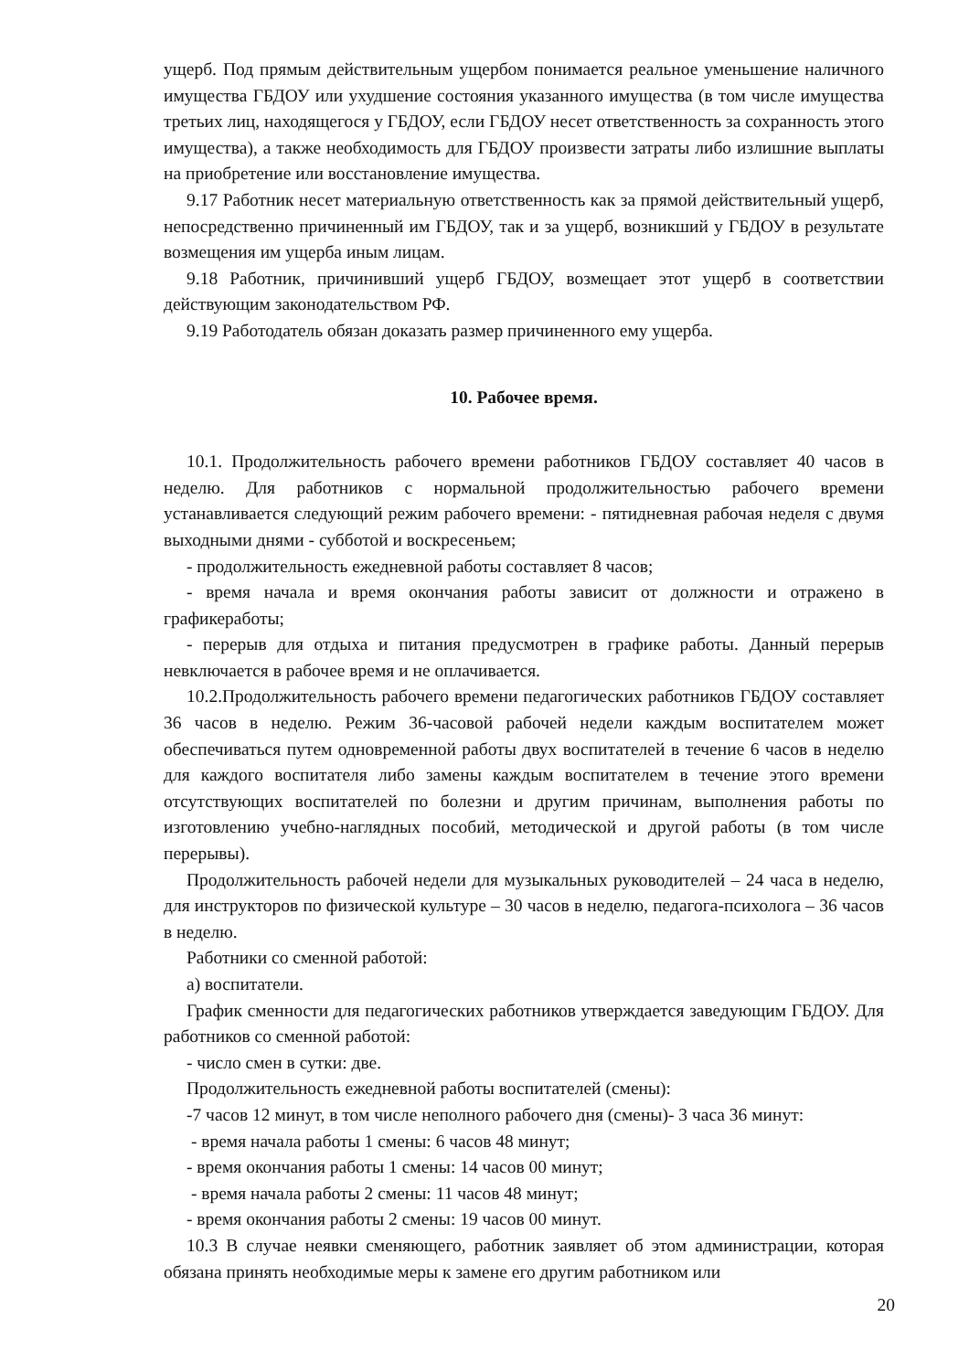ущерб. Под прямым действительным ущербом понимается реальное уменьшение наличного имущества ГБДОУ или ухудшение состояния указанного имущества (в том числе имущества третьих лиц, находящегося у ГБДОУ, если ГБДОУ несет ответственность за сохранность этого имущества), а также необходимость для ГБДОУ произвести затраты либо излишние выплаты на приобретение или восстановление имущества.
9.17 Работник несет материальную ответственность как за прямой действительный ущерб, непосредственно причиненный им ГБДОУ, так и за ущерб, возникший у ГБДОУ в результате возмещения им ущерба иным лицам.
9.18 Работник, причинивший ущерб ГБДОУ, возмещает этот ущерб в соответствии действующим законодательством РФ.
9.19 Работодатель обязан доказать размер причиненного ему ущерба.
10. Рабочее время.
10.1. Продолжительность рабочего времени работников ГБДОУ составляет 40 часов в неделю. Для работников с нормальной продолжительностью рабочего времени устанавливается следующий режим рабочего времени: - пятидневная рабочая неделя с двумя выходными днями - субботой и воскресеньем;
- продолжительность ежедневной работы составляет 8 часов;
- время начала и время окончания работы зависит от должности и отражено в графикеработы;
- перерыв для отдыха и питания предусмотрен в графике работы. Данный перерыв невключается в рабочее время и не оплачивается.
10.2.Продолжительность рабочего времени педагогических работников ГБДОУ составляет 36 часов в неделю. Режим 36-часовой рабочей недели каждым воспитателем может обеспечиваться путем одновременной работы двух воспитателей в течение 6 часов в неделю для каждого воспитателя либо замены каждым воспитателем в течение этого времени отсутствующих воспитателей по болезни и другим причинам, выполнения работы по изготовлению учебно-наглядных пособий, методической и другой работы (в том числе перерывы).
Продолжительность рабочей недели для музыкальных руководителей – 24 часа в неделю, для инструкторов по физической культуре – 30 часов в неделю, педагога-психолога – 36 часов в неделю.
Работники со сменной работой:
а) воспитатели.
График сменности для педагогических работников утверждается заведующим ГБДОУ. Для работников со сменной работой:
- число смен в сутки: две.
Продолжительность ежедневной работы воспитателей (смены):
-7 часов 12 минут, в том числе неполного рабочего дня (смены)- 3 часа 36 минут:
- время начала работы 1 смены: 6 часов 48 минут;
- время окончания работы 1 смены: 14 часов 00 минут;
- время начала работы 2 смены: 11 часов 48 минут;
- время окончания работы 2 смены: 19 часов 00 минут.
10.3 В случае неявки сменяющего, работник заявляет об этом администрации, которая обязана принять необходимые меры к замене его другим работником или
20